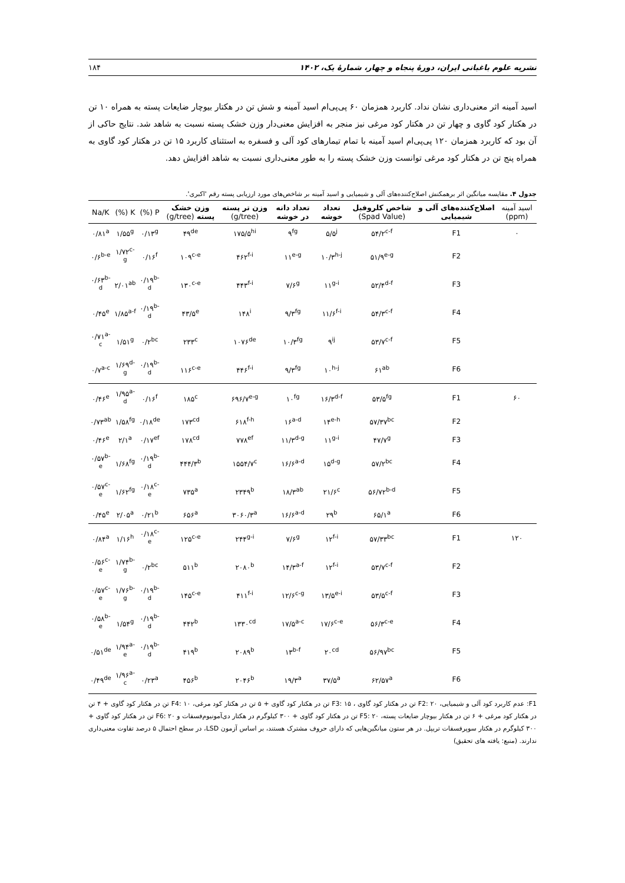نشریه علوم باغبانی ایران، دورهٔ پنجاه و چهار، شمارهٔ یک، ۱۴۰۲ ۱۸۴
اسید آمینه اثر معنی‌داری نشان نداد. کاربرد همزمان ۶۰ پی‌پی‌ام اسید آمینه و شش تن در هکتار بیوچار ضایعات پسته به همراه ۱۰ تن در هکتار کود گاوی و چهار تن در هکتار کود مرغی نیز منجر به افزایش معنی‌دار وزن خشک پسته نسبت به شاهد شد. نتایج حاکی از آن بود که کاربرد همزمان ۱۲۰ پی‌پی‌ام اسید آمینه با تمام تیمارهای کود آلی و فسفره به استثنای کاربرد ۱۵ تن در هکتار کود گاوی به همراه پنج تن در هکتار کود مرغی توانست وزن خشک پسته را به طور معنی‌داری نسبت به شاهد افزایش دهد.
جدول ۴. مقایسه میانگین اثر برهمکنش اصلاح‌کننده‌های آلی و شیمیایی و اسید آمینه بر شاخص‌های مورد ارزیابی پسته رقم 'اکبری'.
| اسید آمینه (ppm) | اصلاح‌کننده‌های آلی و شیمیایی | شاخص کلروفیل (Spad Value) | تعداد خوشه | تعداد دانه در خوشه | وزن تر پسته (g/tree) | وزن خشک پسته (g/tree) | P (%) | K (%) | Na/K |
| --- | --- | --- | --- | --- | --- | --- | --- | --- | --- |
| ۰ | F1 | ۵۴/۲<sup>c-f</sup> | ۵/۵<sup>j</sup> | ۹<sup>fg</sup> | ۱۷۵/۵<sup>hi</sup> | ۴۹<sup>de</sup> | ۰/۱۳<sup>g</sup> | ۱/۵۵<sup>g</sup> | ۰/۸۱<sup>a</sup> |
| | F2 | ۵۱/۹<sup>e-g</sup> | ۱۰/۳<sup>h-j</sup> | ۱۱<sup>e-g</sup> | ۴۶۲<sup>f-i</sup> | ۱۰۹<sup>c-e</sup> | ۰/۱۶<sup>f</sup> | ۱/۷۲<sup>c-g</sup> | ۰/۶<sup>b-e</sup> |
| | F3 | ۵۲/۴<sup>d-f</sup> | ۱۱<sup>g-i</sup> | ۷/۶<sup>g</sup> | ۴۴۳<sup>f-i</sup> | ۱۳۰<sup>c-e</sup> | ۰/۱۹<sup>b-d</sup> | ۲/۰۱<sup>ab</sup> | ۰/۶۳<sup>b-d</sup> |
| | F4 | ۵۴/۳<sup>c-f</sup> | ۱۱/۶<sup>f-i</sup> | ۹/۳<sup>fg</sup> | ۱۴۸<sup>i</sup> | ۴۳/۵<sup>e</sup> | ۰/۱۹<sup>b-d</sup> | ۱/۸۵<sup>a-f</sup> | ۰/۴۵<sup>e</sup> |
| | F5 | ۵۳/۷<sup>c-f</sup> | ۹<sup>ij</sup> | ۱۰/۳<sup>fg</sup> | ۱۰۷۶<sup>de</sup> | ۲۳۳<sup>c</sup> | ۰/۲<sup>bc</sup> | ۱/۵۱<sup>g</sup> | ۰/۷۱<sup>a-c</sup> |
| | F6 | ۶۱<sup>ab</sup> | ۱۰<sup>h-j</sup> | ۹/۳<sup>fg</sup> | ۴۴۶<sup>f-i</sup> | ۱۱۶<sup>c-e</sup> | ۰/۱۹<sup>b-d</sup> | ۱/۶۹<sup>d-g</sup> | ۰/۷<sup>a-c</sup> |
| ۶۰ | F1 | ۵۳/۵<sup>fg</sup> | ۱۶/۳<sup>d-f</sup> | ۱۰<sup>fg</sup> | ۶۹۶/۷<sup>e-g</sup> | ۱۸۵<sup>c</sup> | ۰/۱۶<sup>f</sup> | ۱/۹۵<sup>a-d</sup> | ۰/۴۶<sup>e</sup> |
| | F2 | ۵۷/۳۷<sup>bc</sup> | ۱۴<sup>e-h</sup> | ۱۶<sup>a-d</sup> | ۶۱۸<sup>f-h</sup> | ۱۷۳<sup>cd</sup> | ۰/۱۸<sup>de</sup> | ۱/۵۸<sup>fg</sup> | ۰/۷۳<sup>ab</sup> |
| | F3 | ۴۷/۷<sup>g</sup> | ۱۱<sup>g-i</sup> | ۱۱/۳<sup>d-g</sup> | ۷۷۸<sup>ef</sup> | ۱۷۸<sup>cd</sup> | ۰/۱۷<sup>ef</sup> | ۲/۱<sup>a</sup> | ۰/۴۶<sup>e</sup> |
| | F4 | ۵۷/۲<sup>bc</sup> | ۱۵<sup>d-g</sup> | ۱۶/۶<sup>a-d</sup> | ۱۵۵۴/۷<sup>c</sup> | ۴۴۴/۳<sup>b</sup> | ۰/۱۹<sup>b-d</sup> | ۱/۶۸<sup>fg</sup> | ۰/۵۷<sup>b-e</sup> |
| | F5 | ۵۶/۷۲<sup>b-d</sup> | ۲۱/۶<sup>c</sup> | ۱۸/۳<sup>ab</sup> | ۲۳۴۹<sup>b</sup> | ۷۳۵<sup>a</sup> | ۰/۱۸<sup>c-e</sup> | ۱/۶۲<sup>fg</sup> | ۰/۵۷<sup>c-e</sup> |
| | F6 | ۶۵/۱<sup>a</sup> | ۲۹<sup>b</sup> | ۱۶/۶<sup>a-d</sup> | ۳۰۶۰/۳<sup>a</sup> | ۶۵۶<sup>a</sup> | ۰/۲۱<sup>b</sup> | ۲/۰۵<sup>a</sup> | ۰/۴۵<sup>e</sup> |
| ۱۲۰ | F1 | ۵۷/۳۳<sup>bc</sup> | ۱۲<sup>f-i</sup> | ۷/۶<sup>g</sup> | ۲۴۴<sup>g-i</sup> | ۱۲۵<sup>c-e</sup> | ۰/۱۸<sup>c-e</sup> | ۱/۱۶<sup>h</sup> | ۰/۸۴<sup>a</sup> |
| | F2 | ۵۳/۷<sup>c-f</sup> | ۱۲<sup>f-i</sup> | ۱۴/۳<sup>a-f</sup> | ۲۰۸۰<sup>b</sup> | ۵۱۱<sup>b</sup> | ۰/۲<sup>bc</sup> | ۱/۷۴<sup>b-g</sup> | ۰/۵۶<sup>c-e</sup> |
| | F3 | ۵۳/۵<sup>c-f</sup> | ۱۳/۵<sup>e-i</sup> | ۱۲/۶<sup>c-g</sup> | ۴۱۱<sup>f-i</sup> | ۱۴۵<sup>c-e</sup> | ۰/۱۹<sup>b-d</sup> | ۱/۷۶<sup>b-g</sup> | ۰/۵۷<sup>c-e</sup> |
| | F4 | ۵۶/۳<sup>c-e</sup> | ۱۷/۶<sup>c-e</sup> | ۱۷/۵<sup>a-c</sup> | ۱۳۳۰<sup>cd</sup> | ۴۴۲<sup>b</sup> | ۰/۱۹<sup>b-d</sup> | ۱/۵۴<sup>g</sup> | ۰/۵۸<sup>b-e</sup> |
| | F5 | ۵۶/۹۷<sup>bc</sup> | ۲۰<sup>cd</sup> | ۱۳<sup>b-f</sup> | ۲۰۸۹<sup>b</sup> | ۴۱۹<sup>b</sup> | ۰/۱۹<sup>b-d</sup> | ۱/۹۴<sup>a-e</sup> | ۰/۵۱<sup>de</sup> |
| | F6 | ۶۲/۵۷<sup>a</sup> | ۳۷/۵<sup>a</sup> | ۱۹/۳<sup>a</sup> | ۲۰۴۶<sup>b</sup> | ۴۵۶<sup>b</sup> | ۰/۲۳<sup>a</sup> | ۱/۹۶<sup>a-c</sup> | ۰/۴۹<sup>de</sup> |
F1: عدم کاربرد کود آلی و شیمیایی، F2: ۲۰ تن در هکتار کود گاوی ، F3: ۱۵ تن در هکتار کود گاوی + ۵ تن در هکتار کود مرغی، F4: ۱۰ تن در هکتار کود گاوی + ۴ تن در هکتار کود مرغی + ۶ تن در هکتار بیوچار ضایعات پسته، F5: ۲۰ تن در هکتار کود گاوی + ۳۰۰ کیلوگرم در هکتار دی‌آمونیوم‌فسفات و F6: ۲۰ تن در هکتار کود گاوی + ۳۰۰ کیلوگرم در هکتار سوپرفسفات تریپل. در هر ستون میانگین‌هایی که دارای حروف مشترک هستند، بر اساس آزمون LSD، در سطح احتمال ۵ درصد تفاوت معنی‌داری ندارند. (منبع: یافته های تحقیق)